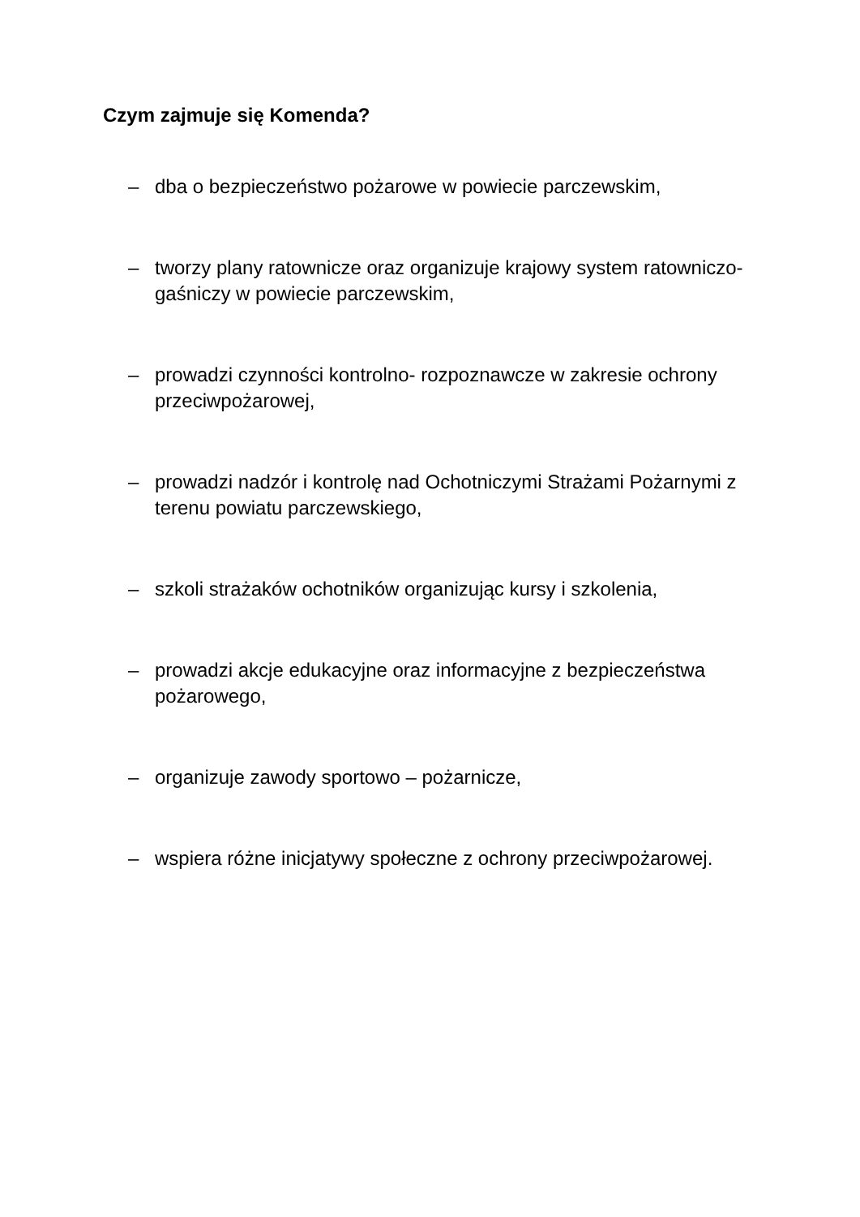Czym zajmuje się Komenda?
– dba o bezpieczeństwo pożarowe w powiecie parczewskim,
– tworzy plany ratownicze oraz organizuje krajowy system ratowniczo-gaśniczy w powiecie parczewskim,
– prowadzi czynności kontrolno- rozpoznawcze w zakresie ochrony przeciwpożarowej,
– prowadzi nadzór i kontrolę nad Ochotniczymi Strażami Pożarnymi z terenu powiatu parczewskiego,
– szkoli strażaków ochotników organizując kursy i szkolenia,
– prowadzi akcje edukacyjne oraz informacyjne z bezpieczeństwa pożarowego,
– organizuje zawody sportowo – pożarnicze,
– wspiera różne inicjatywy społeczne z ochrony przeciwpożarowej.